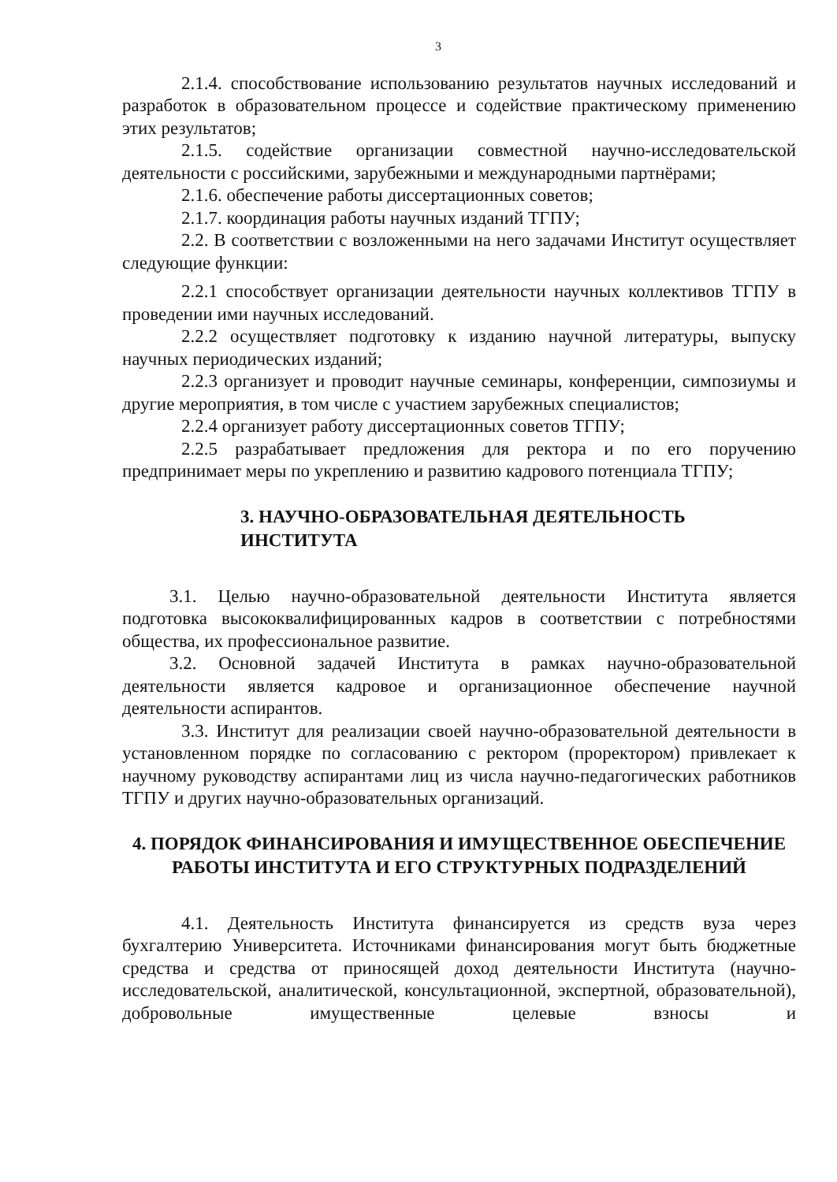3
2.1.4. способствование использованию результатов научных исследований и разработок в образовательном процессе и содействие практическому применению этих результатов;
2.1.5. содействие организации совместной научно-исследовательской деятельности с российскими, зарубежными и международными партнёрами;
2.1.6. обеспечение работы диссертационных советов;
2.1.7. координация работы научных изданий ТГПУ;
2.2. В соответствии с возложенными на него задачами Институт осуществляет следующие функции:
2.2.1 способствует организации деятельности научных коллективов ТГПУ в проведении ими научных исследований.
2.2.2 осуществляет подготовку к изданию научной литературы, выпуску научных периодических изданий;
2.2.3 организует и проводит научные семинары, конференции, симпозиумы и другие мероприятия, в том числе с участием зарубежных специалистов;
2.2.4 организует работу диссертационных советов ТГПУ;
2.2.5 разрабатывает предложения для ректора и по его поручению предпринимает меры по укреплению и развитию кадрового потенциала ТГПУ;
3. НАУЧНО-ОБРАЗОВАТЕЛЬНАЯ ДЕЯТЕЛЬНОСТЬ ИНСТИТУТА
3.1. Целью научно-образовательной деятельности Института является подготовка высококвалифицированных кадров в соответствии с потребностями общества, их профессиональное развитие.
3.2. Основной задачей Института в рамках научно-образовательной деятельности является кадровое и организационное обеспечение научной деятельности аспирантов.
3.3. Институт для реализации своей научно-образовательной деятельности в установленном порядке по согласованию с ректором (проректором) привлекает к научному руководству аспирантами лиц из числа научно-педагогических работников ТГПУ и других научно-образовательных организаций.
4. ПОРЯДОК ФИНАНСИРОВАНИЯ И ИМУЩЕСТВЕННОЕ ОБЕСПЕЧЕНИЕ РАБОТЫ ИНСТИТУТА И ЕГО СТРУКТУРНЫХ ПОДРАЗДЕЛЕНИЙ
4.1. Деятельность Института финансируется из средств вуза через бухгалтерию Университета. Источниками финансирования могут быть бюджетные средства и средства от приносящей доход деятельности Института (научно-исследовательской, аналитической, консультационной, экспертной, образовательной), добровольные имущественные целевые взносы и